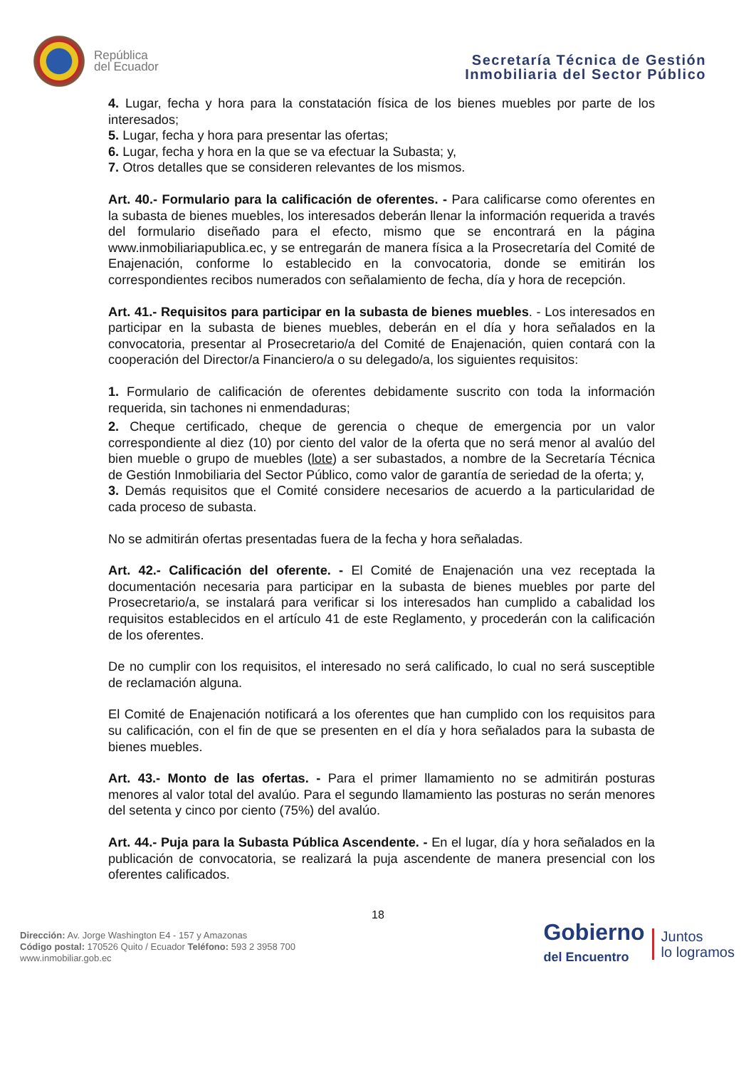República
del Ecuador
Secretaría Técnica de Gestión
Inmobiliaria del Sector Público
4. Lugar, fecha y hora para la constatación física de los bienes muebles por parte de los interesados;
5. Lugar, fecha y hora para presentar las ofertas;
6. Lugar, fecha y hora en la que se va efectuar la Subasta; y,
7. Otros detalles que se consideren relevantes de los mismos.
Art. 40.- Formulario para la calificación de oferentes. - Para calificarse como oferentes en la subasta de bienes muebles, los interesados deberán llenar la información requerida a través del formulario diseñado para el efecto, mismo que se encontrará en la página www.inmobiliariapublica.ec, y se entregarán de manera física a la Prosecretaría del Comité de Enajenación, conforme lo establecido en la convocatoria, donde se emitirán los correspondientes recibos numerados con señalamiento de fecha, día y hora de recepción.
Art. 41.- Requisitos para participar en la subasta de bienes muebles. - Los interesados en participar en la subasta de bienes muebles, deberán en el día y hora señalados en la convocatoria, presentar al Prosecretario/a del Comité de Enajenación, quien contará con la cooperación del Director/a Financiero/a o su delegado/a, los siguientes requisitos:
1. Formulario de calificación de oferentes debidamente suscrito con toda la información requerida, sin tachones ni enmendaduras;
2. Cheque certificado, cheque de gerencia o cheque de emergencia por un valor correspondiente al diez (10) por ciento del valor de la oferta que no será menor al avalúo del bien mueble o grupo de muebles (lote) a ser subastados, a nombre de la Secretaría Técnica de Gestión Inmobiliaria del Sector Público, como valor de garantía de seriedad de la oferta; y,
3. Demás requisitos que el Comité considere necesarios de acuerdo a la particularidad de cada proceso de subasta.
No se admitirán ofertas presentadas fuera de la fecha y hora señaladas.
Art. 42.- Calificación del oferente. - El Comité de Enajenación una vez receptada la documentación necesaria para participar en la subasta de bienes muebles por parte del Prosecretario/a, se instalará para verificar si los interesados han cumplido a cabalidad los requisitos establecidos en el artículo 41 de este Reglamento, y procederán con la calificación de los oferentes.
De no cumplir con los requisitos, el interesado no será calificado, lo cual no será susceptible de reclamación alguna.
El Comité de Enajenación notificará a los oferentes que han cumplido con los requisitos para su calificación, con el fin de que se presenten en el día y hora señalados para la subasta de bienes muebles.
Art. 43.- Monto de las ofertas. - Para el primer llamamiento no se admitirán posturas menores al valor total del avalúo. Para el segundo llamamiento las posturas no serán menores del setenta y cinco por ciento (75%) del avalúo.
Art. 44.- Puja para la Subasta Pública Ascendente. - En el lugar, día y hora señalados en la publicación de convocatoria, se realizará la puja ascendente de manera presencial con los oferentes calificados.
18
Dirección: Av. Jorge Washington E4 - 157 y Amazonas
Código postal: 170526 Quito / Ecuador Teléfono: 593 2 3958 700
www.inmobiliar.gob.ec
Gobierno
del Encuentro
Juntos
lo logramos